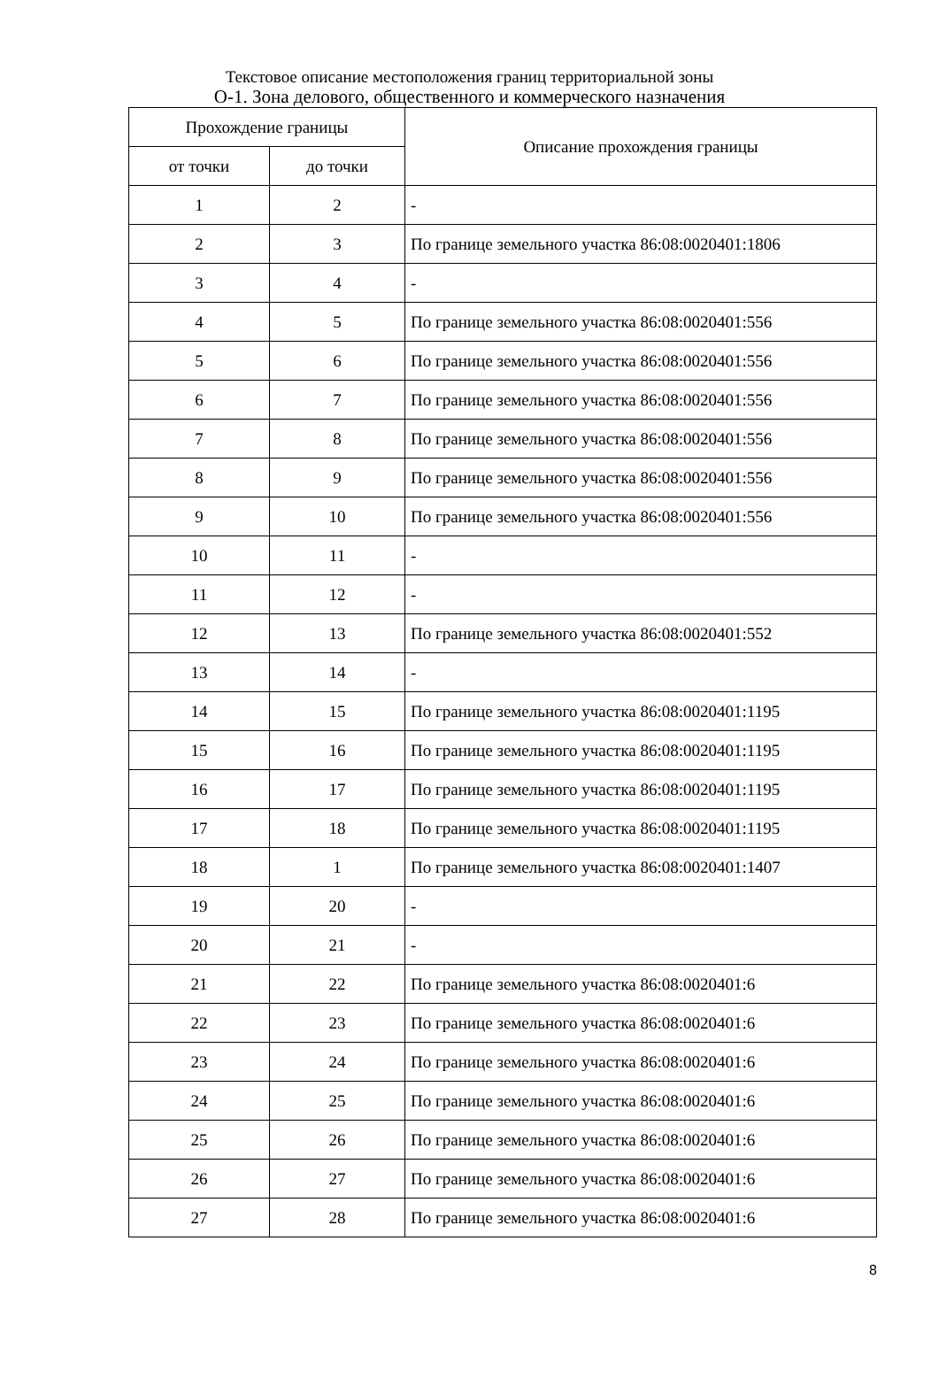Текстовое описание местоположения границ территориальной зоны
О-1. Зона делового, общественного и коммерческого назначения
| Прохождение границы | | Описание прохождения границы |
| --- | --- | --- |
| от точки | до точки | |
| 1 | 2 | - |
| 2 | 3 | По границе земельного участка 86:08:0020401:1806 |
| 3 | 4 | - |
| 4 | 5 | По границе земельного участка 86:08:0020401:556 |
| 5 | 6 | По границе земельного участка 86:08:0020401:556 |
| 6 | 7 | По границе земельного участка 86:08:0020401:556 |
| 7 | 8 | По границе земельного участка 86:08:0020401:556 |
| 8 | 9 | По границе земельного участка 86:08:0020401:556 |
| 9 | 10 | По границе земельного участка 86:08:0020401:556 |
| 10 | 11 | - |
| 11 | 12 | - |
| 12 | 13 | По границе земельного участка 86:08:0020401:552 |
| 13 | 14 | - |
| 14 | 15 | По границе земельного участка 86:08:0020401:1195 |
| 15 | 16 | По границе земельного участка 86:08:0020401:1195 |
| 16 | 17 | По границе земельного участка 86:08:0020401:1195 |
| 17 | 18 | По границе земельного участка 86:08:0020401:1195 |
| 18 | 1 | По границе земельного участка 86:08:0020401:1407 |
| 19 | 20 | - |
| 20 | 21 | - |
| 21 | 22 | По границе земельного участка 86:08:0020401:6 |
| 22 | 23 | По границе земельного участка 86:08:0020401:6 |
| 23 | 24 | По границе земельного участка 86:08:0020401:6 |
| 24 | 25 | По границе земельного участка 86:08:0020401:6 |
| 25 | 26 | По границе земельного участка 86:08:0020401:6 |
| 26 | 27 | По границе земельного участка 86:08:0020401:6 |
| 27 | 28 | По границе земельного участка 86:08:0020401:6 |
8